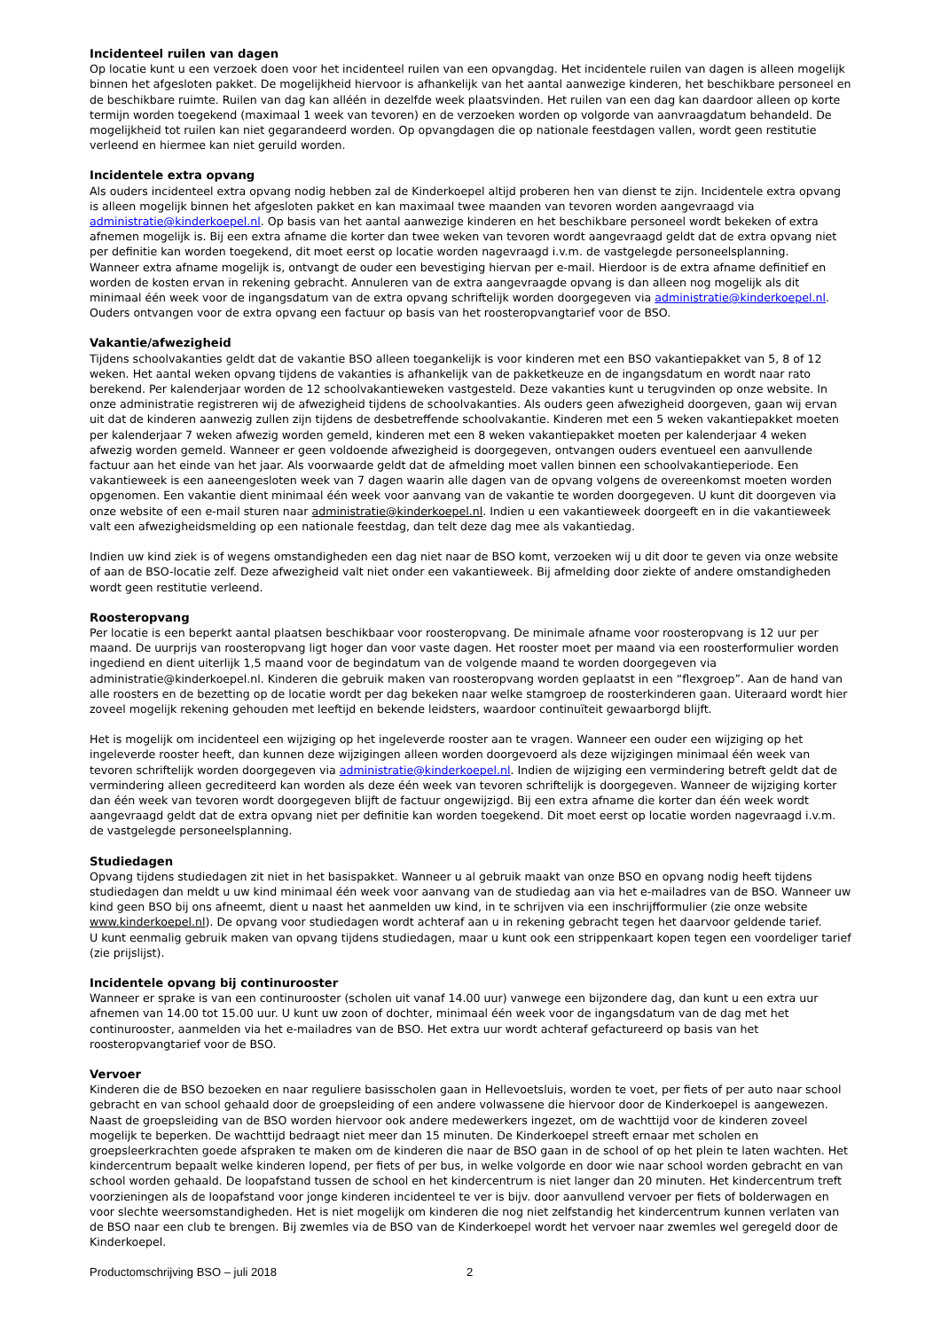Incidenteel ruilen van dagen
Op locatie kunt u een verzoek doen voor het incidenteel ruilen van een opvangdag. Het incidentele ruilen van dagen is alleen mogelijk binnen het afgesloten pakket. De mogelijkheid hiervoor is afhankelijk van het aantal aanwezige kinderen, het beschikbare personeel en de beschikbare ruimte. Ruilen van dag kan alléén in dezelfde week plaatsvinden. Het ruilen van een dag kan daardoor alleen op korte termijn worden toegekend (maximaal 1 week van tevoren) en de verzoeken worden op volgorde van aanvraagdatum behandeld. De mogelijkheid tot ruilen kan niet gegarandeerd worden. Op opvangdagen die op nationale feestdagen vallen, wordt geen restitutie verleend en hiermee kan niet geruild worden.
Incidentele extra opvang
Als ouders incidenteel extra opvang nodig hebben zal de Kinderkoepel altijd proberen hen van dienst te zijn. Incidentele extra opvang is alleen mogelijk binnen het afgesloten pakket en kan maximaal twee maanden van tevoren worden aangevraagd via administratie@kinderkoepel.nl. Op basis van het aantal aanwezige kinderen en het beschikbare personeel wordt bekeken of extra afnemen mogelijk is. Bij een extra afname die korter dan twee weken van tevoren wordt aangevraagd geldt dat de extra opvang niet per definitie kan worden toegekend, dit moet eerst op locatie worden nagevraagd i.v.m. de vastgelegde personeelsplanning.
Wanneer extra afname mogelijk is, ontvangt de ouder een bevestiging hiervan per e-mail. Hierdoor is de extra afname definitief en worden de kosten ervan in rekening gebracht. Annuleren van de extra aangevraagde opvang is dan alleen nog mogelijk als dit minimaal één week voor de ingangsdatum van de extra opvang schriftelijk worden doorgegeven via administratie@kinderkoepel.nl. Ouders ontvangen voor de extra opvang een factuur op basis van het roosteropvangtarief voor de BSO.
Vakantie/afwezigheid
Tijdens schoolvakanties geldt dat de vakantie BSO alleen toegankelijk is voor kinderen met een BSO vakantiepakket van 5, 8 of 12 weken. Het aantal weken opvang tijdens de vakanties is afhankelijk van de pakketkeuze en de ingangsdatum en wordt naar rato berekend. Per kalenderjaar worden de 12 schoolvakantieweken vastgesteld. Deze vakanties kunt u terugvinden op onze website. In onze administratie registreren wij de afwezigheid tijdens de schoolvakanties. Als ouders geen afwezigheid doorgeven, gaan wij ervan uit dat de kinderen aanwezig zullen zijn tijdens de desbetreffende schoolvakantie. Kinderen met een 5 weken vakantiepakket moeten per kalenderjaar 7 weken afwezig worden gemeld, kinderen met een 8 weken vakantiepakket moeten per kalenderjaar 4 weken afwezig worden gemeld. Wanneer er geen voldoende afwezigheid is doorgegeven, ontvangen ouders eventueel een aanvullende factuur aan het einde van het jaar. Als voorwaarde geldt dat de afmelding moet vallen binnen een schoolvakantieperiode. Een vakantieweek is een aaneengesloten week van 7 dagen waarin alle dagen van de opvang volgens de overeenkomst moeten worden opgenomen. Een vakantie dient minimaal één week voor aanvang van de vakantie te worden doorgegeven. U kunt dit doorgeven via onze website of een e-mail sturen naar administratie@kinderkoepel.nl. Indien u een vakantieweek doorgeeft en in die vakantieweek valt een afwezigheidsmelding op een nationale feestdag, dan telt deze dag mee als vakantiedag.
Indien uw kind ziek is of wegens omstandigheden een dag niet naar de BSO komt, verzoeken wij u dit door te geven via onze website of aan de BSO-locatie zelf. Deze afwezigheid valt niet onder een vakantieweek. Bij afmelding door ziekte of andere omstandigheden wordt geen restitutie verleend.
Roosteropvang
Per locatie is een beperkt aantal plaatsen beschikbaar voor roosteropvang. De minimale afname voor roosteropvang is 12 uur per maand. De uurprijs van roosteropvang ligt hoger dan voor vaste dagen. Het rooster moet per maand via een roosterformulier worden ingediend en dient uiterlijk 1,5 maand voor de begindatum van de volgende maand te worden doorgegeven via administratie@kinderkoepel.nl. Kinderen die gebruik maken van roosteropvang worden geplaatst in een “flexgroep”. Aan de hand van alle roosters en de bezetting op de locatie wordt per dag bekeken naar welke stamgroep de roosterkinderen gaan. Uiteraard wordt hier zoveel mogelijk rekening gehouden met leeftijd en bekende leidsters, waardoor continuïteit gewaarborgd blijft.
Het is mogelijk om incidenteel een wijziging op het ingeleverde rooster aan te vragen. Wanneer een ouder een wijziging op het ingeleverde rooster heeft, dan kunnen deze wijzigingen alleen worden doorgevoerd als deze wijzigingen minimaal één week van tevoren schriftelijk worden doorgegeven via administratie@kinderkoepel.nl. Indien de wijziging een vermindering betreft geldt dat de vermindering alleen gecrediteerd kan worden als deze één week van tevoren schriftelijk is doorgegeven. Wanneer de wijziging korter dan één week van tevoren wordt doorgegeven blijft de factuur ongewijzigd. Bij een extra afname die korter dan één week wordt aangevraagd geldt dat de extra opvang niet per definitie kan worden toegekend. Dit moet eerst op locatie worden nagevraagd i.v.m. de vastgelegde personeelsplanning.
Studiedagen
Opvang tijdens studiedagen zit niet in het basispakket. Wanneer u al gebruik maakt van onze BSO en opvang nodig heeft tijdens studiedagen dan meldt u uw kind minimaal één week voor aanvang van de studiedag aan via het e-mailadres van de BSO. Wanneer uw kind geen BSO bij ons afneemt, dient u naast het aanmelden uw kind, in te schrijven via een inschrijfformulier (zie onze website www.kinderkoepel.nl). De opvang voor studiedagen wordt achteraf aan u in rekening gebracht tegen het daarvoor geldende tarief.
U kunt eenmalig gebruik maken van opvang tijdens studiedagen, maar u kunt ook een strippenkaart kopen tegen een voordeliger tarief (zie prijslijst).
Incidentele opvang bij continurooster
Wanneer er sprake is van een continurooster (scholen uit vanaf 14.00 uur) vanwege een bijzondere dag, dan kunt u een extra uur afnemen van 14.00 tot 15.00 uur. U kunt uw zoon of dochter, minimaal één week voor de ingangsdatum van de dag met het continurooster, aanmelden via het e-mailadres van de BSO. Het extra uur wordt achteraf gefactureerd op basis van het roosteropvangtarief voor de BSO.
Vervoer
Kinderen die de BSO bezoeken en naar reguliere basisscholen gaan in Hellevoetsluis, worden te voet, per fiets of per auto naar school gebracht en van school gehaald door de groepsleiding of een andere volwassene die hiervoor door de Kinderkoepel is aangewezen. Naast de groepsleiding van de BSO worden hiervoor ook andere medewerkers ingezet, om de wachttijd voor de kinderen zoveel mogelijk te beperken. De wachttijd bedraagt niet meer dan 15 minuten. De Kinderkoepel streeft ernaar met scholen en groepsleerkrachten goede afspraken te maken om de kinderen die naar de BSO gaan in de school of op het plein te laten wachten. Het kindercentrum bepaalt welke kinderen lopend, per fiets of per bus, in welke volgorde en door wie naar school worden gebracht en van school worden gehaald. De loopafstand tussen de school en het kindercentrum is niet langer dan 20 minuten. Het kindercentrum treft voorzieningen als de loopafstand voor jonge kinderen incidenteel te ver is bijv. door aanvullend vervoer per fiets of bolderwagen en voor slechte weersomstandigheden. Het is niet mogelijk om kinderen die nog niet zelfstandig het kindercentrum kunnen verlaten van de BSO naar een club te brengen. Bij zwemles via de BSO van de Kinderkoepel wordt het vervoer naar zwemles wel geregeld door de Kinderkoepel.
Productomschrijving BSO – juli 2018 2